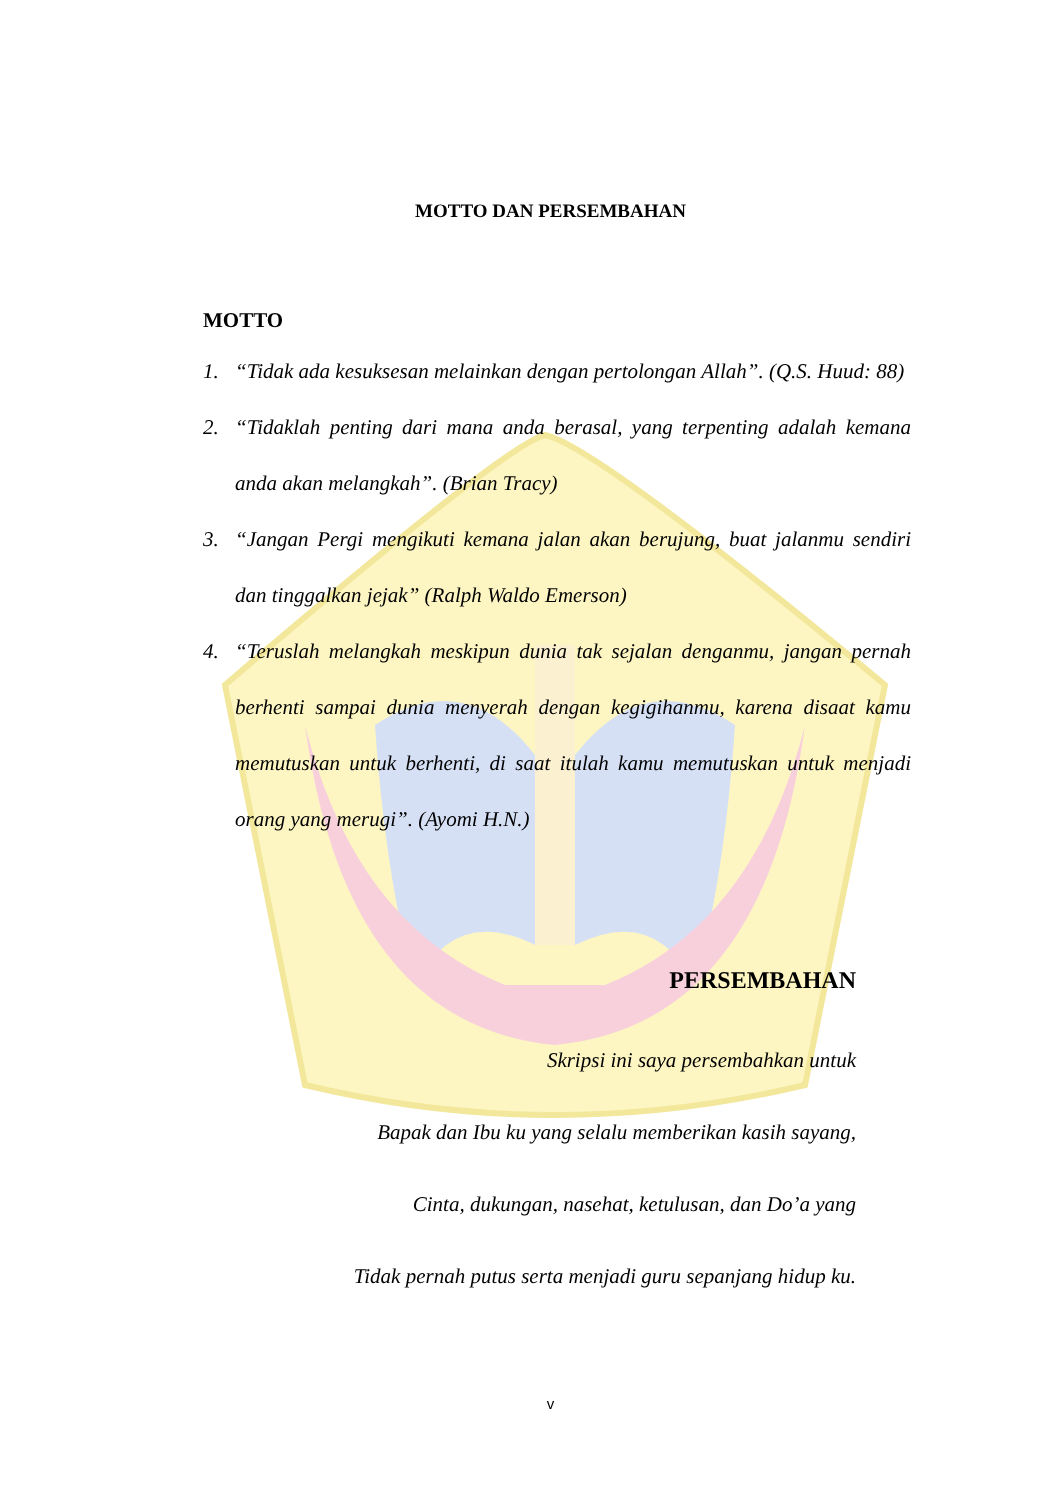MOTTO DAN PERSEMBAHAN
MOTTO
1. “Tidak ada kesuksesan melainkan dengan pertolongan Allah”. (Q.S. Huud: 88)
2. “Tidaklah penting dari mana anda berasal, yang terpenting adalah kemana anda akan melangkah”. (Brian Tracy)
3. “Jangan Pergi mengikuti kemana jalan akan berujung, buat jalanmu sendiri dan tinggalkan jejak” (Ralph Waldo Emerson)
4. “Teruslah melangkah meskipun dunia tak sejalan denganmu, jangan pernah berhenti sampai dunia menyerah dengan kegigihanmu, karena disaat kamu memutuskan untuk berhenti, di saat itulah kamu memutuskan untuk menjadi orang yang merugi”. (Ayomi H.N.)
PERSEMBAHAN
Skripsi ini saya persembahkan untuk
Bapak dan Ibu ku yang selalu memberikan kasih sayang,
Cinta, dukungan, nasehat, ketulusan, dan Do’a yang
Tidak pernah putus serta menjadi guru sepanjang hidup ku.
v